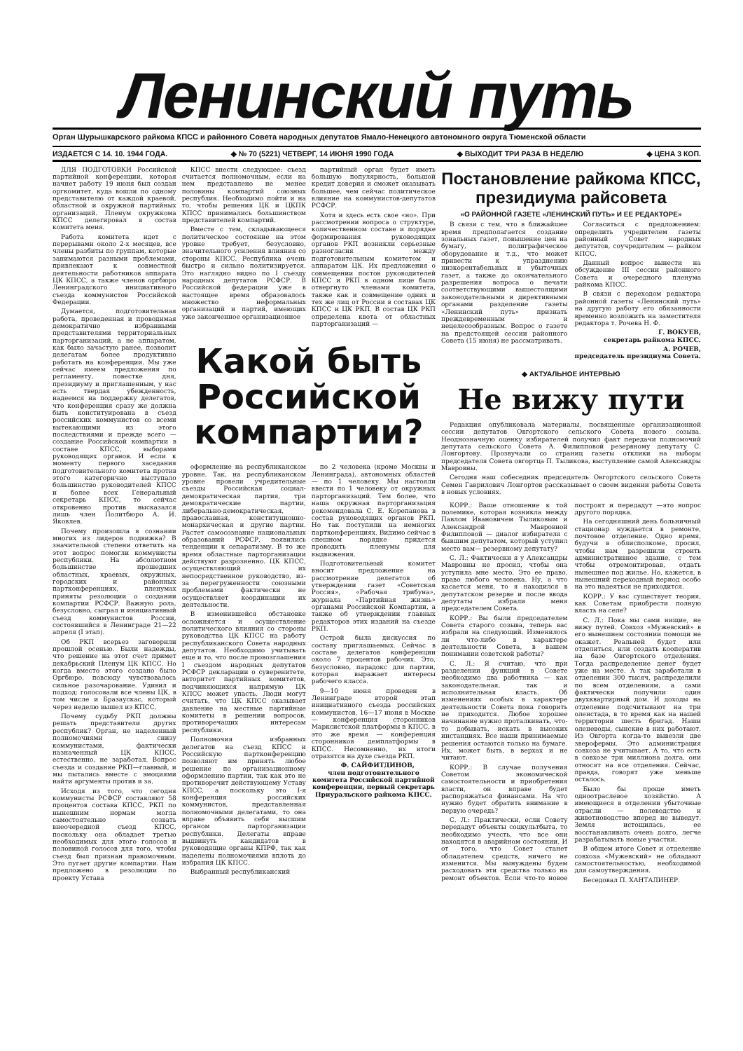Ленинский путь
Орган Шурышкарского райкома КПСС и районного Совета народных депутатов Ямало-Ненецкого автономного округа Тюменской области
ИЗДАЕТСЯ С 14. 10. 1944 ГОДА. ◆ № 70 (5221) ЧЕТВЕРГ, 14 ИЮНЯ 1990 ГОДА ◆ ВЫХОДИТ ТРИ РАЗА В НЕДЕЛЮ ◆ ЦЕНА 3 КОП.
ДЛЯ ПОДГОТОВКИ Российской партийной конференции, которая начнет работу 19 июня был создан оргкомитет, куда вошли по одному представителю от каждой краевой, областной и окружной партийных организаций. Пленум окружкома КПСС делегировал в состав комитета меня.
Работа комитета идет с перерывами около 2-х месяцев, все члены разбиты по группам, которые занимаются разными проблемами, привлекают к совместной деятельности работников аппарата ЦК КПСС, а также членов оргбюро Ленинградского инициативного съезда коммунистов Российской Федерации.
Думается, подготовительная работа, проведенная и проводимая демократично избранными представителями территориальных парторганизаций, а не аппаратом, как было зачастую ранее, позволит делегатам более продуктивно работать на конференции. Мы уже сейчас имеем предложения по регламенту, повестке дня, президиуму и приглашенным, у нас есть твердая убежденность, надеемся на поддержку делегатов, что конференция сразу же должна быть конституирована в съезд российских коммунистов со всеми вытекающими из этого последствиями и прежде всего — создание Российской компартии в составе КПСС, выборами руководящих органов. И если к моменту первого заседания подготовительного комитета против этого категорично выступало большинство руководителей КПСС и более всех Генеральный секретарь КПСС, то сейчас откровенно против высказался лишь член Политбюро А. И. Яковлев.
Почему произошла в сознании многих из лидеров подвижка? В значительной степени ответить на этот вопрос помогли коммунисты республики. На абсолютном большинстве прошедших областных, краевых, окружных, городских и районных партконференциях, пленумах приняты резолюции о создании компартии РСФСР. Важную роль, безусловно, сыграл и инициативный съезд коммунистов России, состоявшийся в Ленинграде 21—22 апреля (I этап).
Об РКП всерьез заговорили прошлой осенью. Были надежды, что решение на этот счет примет декабрьский Пленум ЦК КПСС. Но когда вместо этого создано было Оргбюро, повсюду чувствовалось сильное разочарование. Удивил и подход: голосовали все члены ЦК, в том числе и Бразаускас, который через неделю вышел из КПСС.
Почему судьбу РКП должны решать представители других республик? Орган, не наделенный полномочиями снизу коммунистами, фактически назначенный ЦК КПСС, естественно, не заработал. Вопрос съезда и создание РКП—главный, и мы пытались вместе с эмоциями найти аргументы против и за.
Исходя из того, что сегодня коммунисты РСФСР составляют 58 процентов состава КПСС, РКП по нынешним нормам могла самостоятельно созвать внеочередной съезд КПСС, поскольку она обладает третью необходимых для этого голосов и половиной голосов для того, чтобы съезд был признан правомочным. Это пугает другие компартии. Нам предложено в резолюции по проекту Устава
КПСС внести следующее: съезд считается полномочным, если на нем представлено не менее половины компартий союзных республик. Необходимо пойти и на то, чтобы решения ЦК и ЦКПК КПСС принимались большинством представителей компартий.
Вместе с тем, складывающееся политическое состояние на этом уровне требует, безусловно, значительного усиления влияния со стороны КПСС. Республика очень быстро и сильно политизируется. Это наглядно видно по I съезду народных депутатов РСФСР. В Российской федерации уже в настоящее время образовалось множество неформальных организаций и партий, имеющих уже законченное организационное
партийный орган будет иметь большую популярность, большой кредит доверия и сможет оказывать большее, чем сейчас политическое влияние на коммунистов-депутатов РСФСР.
Хотя и здесь есть свое «но». При рассмотрении вопроса о структуре, количественном составе и порядке формирования руководящих органов РКП возникли серьезные разногласия между подготовительным комитетом и аппаратом ЦК. Их предложения о совмещении постов руководителей КПСС и РКП в одном лице было отвергнуто членами комитета, также как и совмещение одних и тех же лиц от России в составах ЦК КПСС и ЦК РКП. В состав ЦК РКП определена квота от областных парторганизаций —
Какой быть Российской компартии?
оформление на республиканском уровне. Так, на республиканском уровне провели учредительные съезды Российская социал-демократическая партия, три демократические партии, либерально-демократическая, православная, конституционно-монархическая и другие партии. Растет самосознание национальных образований РСФСР, появились тенденции к сепаратизму. В то же время областные парторганизации действуют разрозненно. ЦК КПСС, осуществляющий их непосредственное руководство, из-за перегруженности союзными проблемами фактически не осуществляет координации их деятельности.
В изменившейся обстановке осложняется и осуществление политического влияния со стороны руководства ЦК КПСС на работу республиканского Совета народных депутатов. Необходимо учитывать еще и то, что после провозглашения I съездом народных депутатов РСФСР декларации о суверенитете, авторитет партийных комитетов, подчиняющихся напрямую ЦК КПСС может упасть. Люди могут считать, что ЦК КПСС оказывает давление на местные партийные комитеты в решении вопросов, противоречащих интересам республики.
Полномочия избранных делегатов на съезд КПСС и Российскую партконференцию позволяют им принять любое решение по организационному оформлению партии, так как это не противоречит действующему Уставу КПСС, а поскольку это I-я конференция российских коммунистов, представленная полномочными делегатами, то она вправе объявить себя высшим органом парторганизации республики. Делегаты вправе выдвинуть кандидатов в руководящие органы КПРФ, так как наделены полномочиями вплоть до избрания ЦК КПСС.
Выбранный республиканский
по 2 человека (кроме Москвы и Ленинграда), автономных областей — по 1 человеку. Мы настояли ввести по 1 человеку от окружных парторганизаций. Тем более, что наша окружная парторганизация рекомендовала С. Е. Корепанова в состав руководящих органов РКП. Но так поступили на немногих партконференциях. Видимо сейчас в спешном порядке придется проводить пленумы для выдвижения.
Подготовительный комитет вносит предложение на рассмотрение делегатов об утверждении газет «Советская Россия», «Рабочая трибуна», журнала «Партийная жизнь» органами Российской Компартии, а также об утверждении главных редакторов этих изданий на съезде РКП.
Острой была дискуссия по составу приглашаемых. Сейчас в составе делегатов конференции около 7 процентов рабочих. Это, безусловно, парадокс для партии, которая выражает интересы рабочего класса.
9—10 июня проведен в Ленинграде второй этап инициативного съезда российских коммунистов, 16—17 июня в Москве — конференция сторонников Марксистской платформы в КПСС, в это же время — конференция сторонников демплатформы в КПСС. Несомненно, их итоги отразятся на духе съезда РКП.
Ф. САЙФИТДИНОВ,
член подготовительного комитета Российской партийной конференции, первый секретарь Приуральского райкома КПСС.
Постановление райкома КПСС, президиума райсовета
«О РАЙОННОЙ ГАЗЕТЕ «ЛЕНИНСКИЙ ПУТЬ» И ЕЕ РЕДАКТОРЕ»
В связи с тем, что в ближайшее время предполагается создание зональных газет, повышение цен на бумагу, полиграфическое оборудование и т.д., что может привести к упразднению низкорентабельных и убыточных газет, а также до окончательного разрешения вопроса о печати соответствующими вышестоящими законодательными и директивными органами разделение газеты «Ленинский путь» признать преждевременным и нецелесообразным. Вопрос о газете на предстоящей сессии районного Совета (15 июня) не рассматривать.
Согласиться с предложением: определить учредителем газеты районный Совет народных депутатов, соучредителем — райком КПСС.
Данный вопрос вынести на обсуждение III сессии районного Совета и очередного пленума райкома КПСС.
В связи с переходом редактора районной газеты «Ленинский путь» на другую работу его обязанности временно возложить на заместителя редактора т. Рочева Н. Ф.
Г. ВОКУЕВ,
секретарь райкома КПСС.
А. РОЧЕВ,
председатель президиума Совета.
◆ АКТУАЛЬНОЕ ИНТЕРВЬЮ
Не вижу пути
Редакция опубликовала материалы, посвященные организационной сессии депутатов Овгортского сельского Совета нового созыва. Неоднозначную оценку избирателей получил факт передачи полномочий депутата сельского Совета А. Филипповой резервному депутату С. Лонгортову. Прозвучали со страниц газеты отклики на выборы председателя Совета овгортца П. Тыликова, выступление самой Александры Мавровны.
Сегодня наш собеседник председатель Овгортского сельского Совета Семен Гаврилович Лонгортов рассказывает о своем видении работы Совета в новых условиях.
КОРР.: Ваше отношение к той полемике, которая возникла между Павлом Ивановичем Тыликовым и Александрой Мавровной Филипповой — диалог избирателя с бывшим депутатом, который уступил место вам— резервному депутату?
С. Л.: Фактически я у Александры Мавровны не просил, чтобы она уступила мне место. Это ее право, право любого человека. Ну, а что касается меня, то я находился в депутатском резерве и после ввода депутаты избрали меня председателем Совета.
КОРР.: Вы были председателем Совета старого созыва, теперь вас избрали на следующий. Изменилось ли что-либо в характере деятельности Совета, в вашем понимании советской работы?
С. Л.: Я считаю, что при разделении функций в Совете необходимо два работника — как законодательная, так и исполнительная власть. Об изменениях особых в характере деятельности Совета пока говорить не приходится. Любое хорошее начинание нужно проталкивать, что-то добывать, искать в высоких инстанциях. Все наши принимаемые решения остаются только на бумаге. Их, может быть, в верхах и не читают.
КОРР.: В случае получения Советом экономической самостоятельности и приобретения власти, он вправе будет распоряжаться финансами. На что нужно будет обратить внимание в первую очередь?
С. Л.: Практически, если Совету передадут объекты соцкультбыта, то необходимо учесть, что все они находятся в аварийном состоянии. И от того, что Совет станет обладателем средств, ничего не изменится. Мы вынуждены будем расходовать эти средства только на ремонт объектов. Если что-то новое построят и передадут —это вопрос другого порядка.
На сегодняшний день больничный стационар нуждается в ремонте, почтовое отделение. Одно время, будучи в облисполкоме, просил, чтобы нам разрешили строить административное здание, с тем чтобы отремонтировав, отдать нынешнее под жилье. Но, кажется, в нынешний переходный период особо на это надеяться не приходится.
КОРР.: У вас существует теория, как Советам приобрести полную власть на селе?
С. Л.: Пока мы сами нищие, не вижу путей. Совхоз «Мужевский» в его нынешнем состоянии помощи не окажет. Реальней будет или отделиться, или создать кооператив на базе Овгортского отделения. Тогда распределение денег будет уже на месте. А так заработали в отделении 300 тысяч, распределили по всем отделениям, а сами фактически получили один двухквартирный дом. И доходы на отделение подсчитывают на три оленстада, в то время как на нашей территории шесть бригад. Наши оленеводы, сынские в них работают. Из Овгорта когда-то вывезли две зверофермы. Это администрация совхоза не учитывает. А то, что есть в совхозе три миллиона долга, они относят на все отделения. Сейчас, правда, говорят уже меньше осталось.
Было бы проще иметь одноотраслевое хозяйство. А имеющиеся в отделении убыточные отрасли — полеводство и животноводство вперед не выведут. Земля истощилась, ее восстанавливать очень долго, легче разрабатывать новые участки.
В общем итоге Совет и отделение совхоза «Мужевский» не обладают самостоятельностью, необходимой для самоутверждения.
Беседовал П. ХАНТАЛИНЕР.